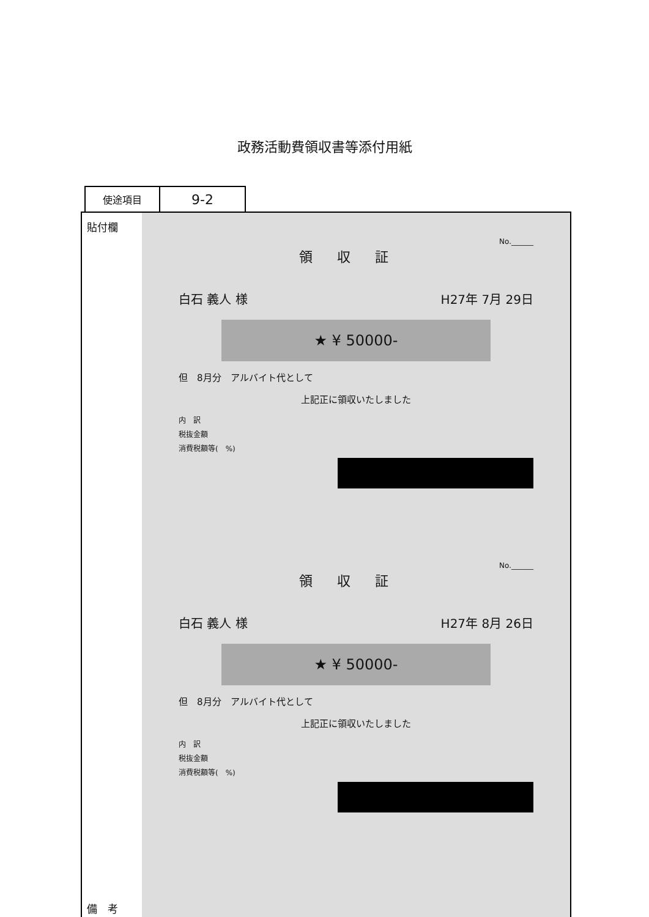政務活動費領収書等添付用紙
使途項目
9-2
貼付欄
備　考
No.______
領収証
白石 義人 様 H27年 7月 29日
★ ¥ 50000-
但　8月分　アルバイト代として
上記正に領収いたしました
内　訳
税抜金額
消費税額等(　%)
No.______
領収証
白石 義人 様 H27年 8月 26日
★ ¥ 50000-
但　8月分　アルバイト代として
上記正に領収いたしました
内　訳
税抜金額
消費税額等(　%)